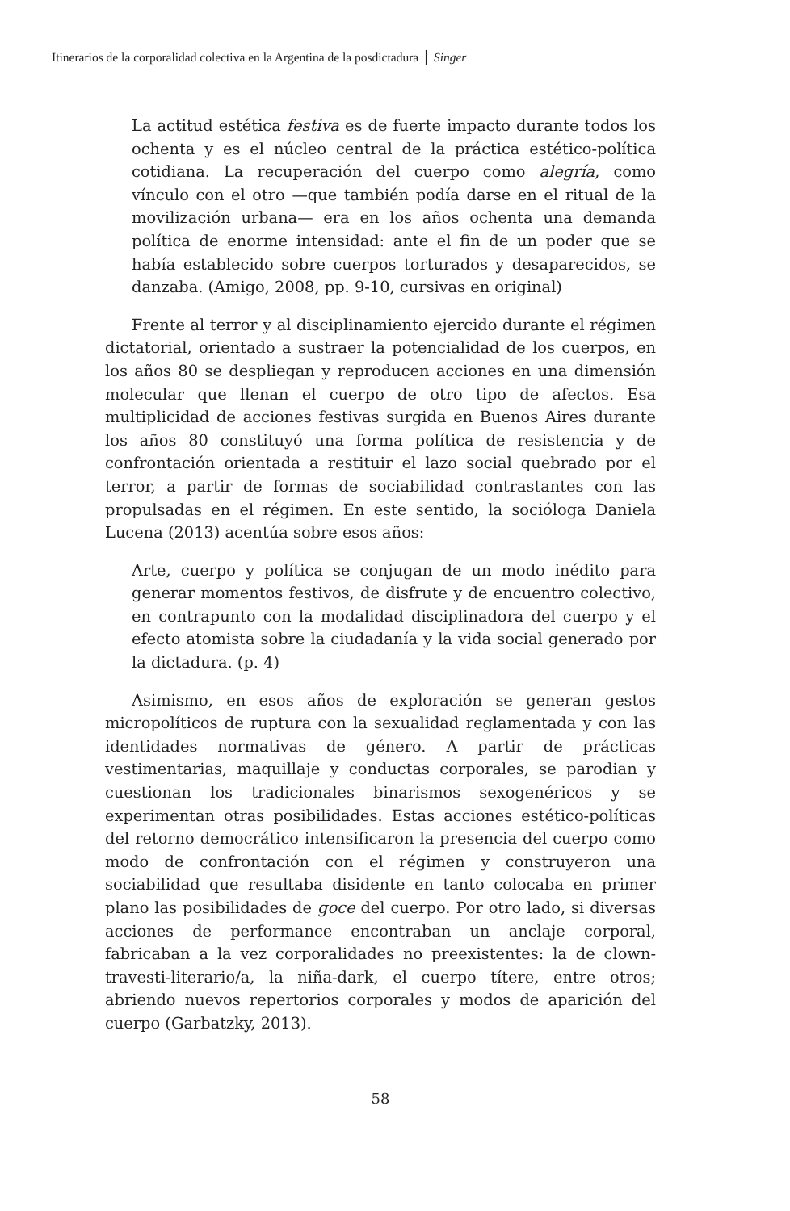Itinerarios de la corporalidad colectiva en la Argentina de la posdictadura │ Singer
La actitud estética festiva es de fuerte impacto durante todos los ochenta y es el núcleo central de la práctica estético-política cotidiana. La recuperación del cuerpo como alegría, como vínculo con el otro —que también podía darse en el ritual de la movilización urbana— era en los años ochenta una demanda política de enorme intensidad: ante el fin de un poder que se había establecido sobre cuerpos torturados y desaparecidos, se danzaba. (Amigo, 2008, pp. 9-10, cursivas en original)
Frente al terror y al disciplinamiento ejercido durante el régimen dictatorial, orientado a sustraer la potencialidad de los cuerpos, en los años 80 se despliegan y reproducen acciones en una dimensión molecular que llenan el cuerpo de otro tipo de afectos. Esa multiplicidad de acciones festivas surgida en Buenos Aires durante los años 80 constituyó una forma política de resistencia y de confrontación orientada a restituir el lazo social quebrado por el terror, a partir de formas de sociabilidad contrastantes con las propulsadas en el régimen. En este sentido, la socióloga Daniela Lucena (2013) acentúa sobre esos años:
Arte, cuerpo y política se conjugan de un modo inédito para generar momentos festivos, de disfrute y de encuentro colectivo, en contrapunto con la modalidad disciplinadora del cuerpo y el efecto atomista sobre la ciudadanía y la vida social generado por la dictadura. (p. 4)
Asimismo, en esos años de exploración se generan gestos micropolíticos de ruptura con la sexualidad reglamentada y con las identidades normativas de género. A partir de prácticas vestimentarias, maquillaje y conductas corporales, se parodian y cuestionan los tradicionales binarismos sexogenéricos y se experimentan otras posibilidades. Estas acciones estético-políticas del retorno democrático intensificaron la presencia del cuerpo como modo de confrontación con el régimen y construyeron una sociabilidad que resultaba disidente en tanto colocaba en primer plano las posibilidades de goce del cuerpo. Por otro lado, si diversas acciones de performance encontraban un anclaje corporal, fabricaban a la vez corporalidades no preexistentes: la de clown-travesti-literario/a, la niña-dark, el cuerpo títere, entre otros; abriendo nuevos repertorios corporales y modos de aparición del cuerpo (Garbatzky, 2013).
58